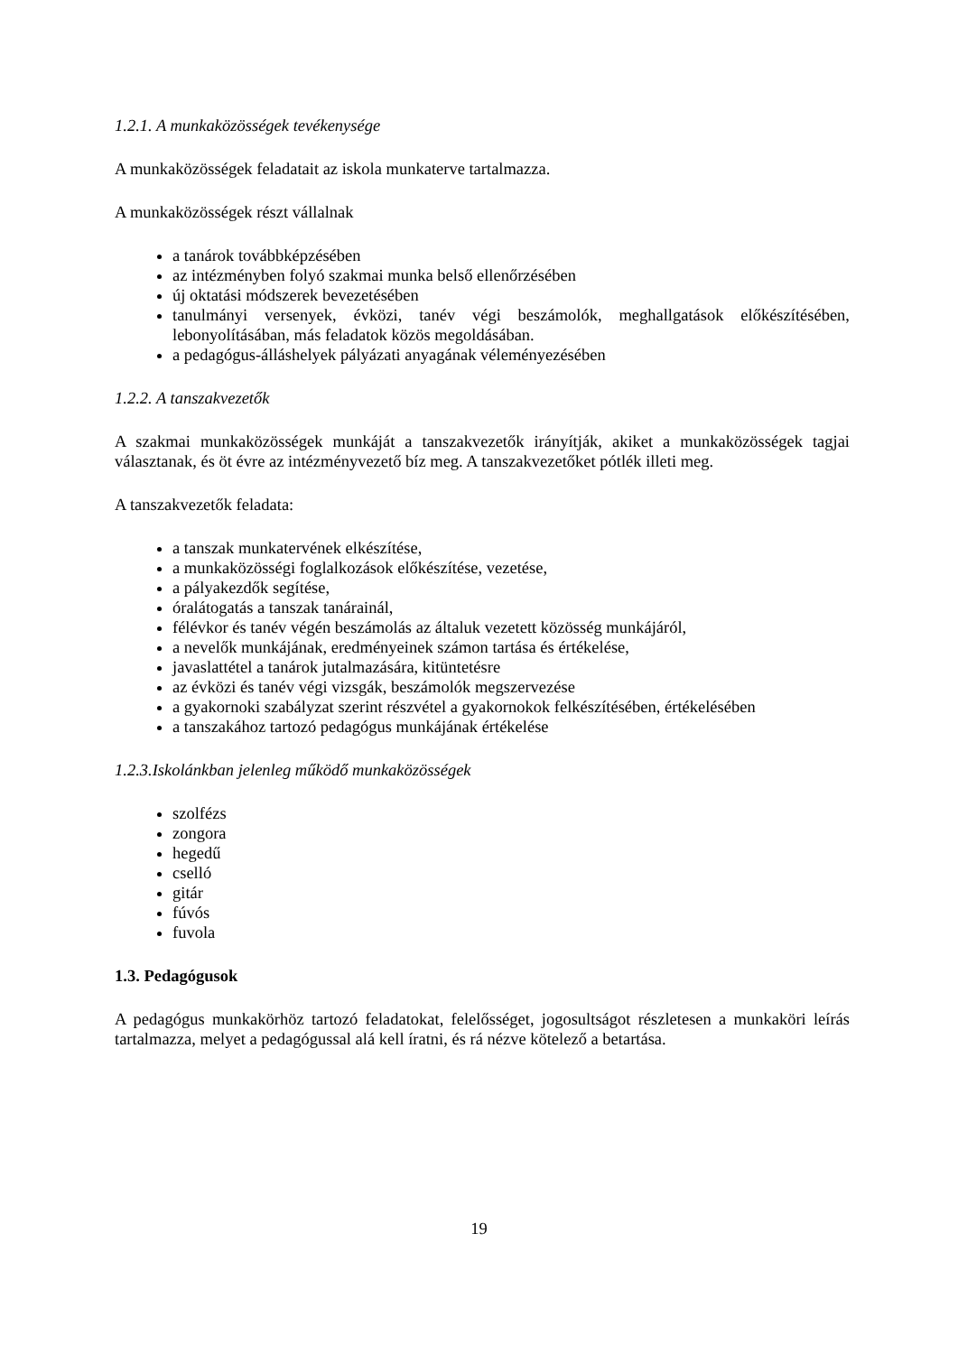1.2.1. A munkaközösségek tevékenysége
A munkaközösségek feladatait az iskola munkaterve tartalmazza.
A munkaközösségek részt vállalnak
a tanárok továbbképzésében
az intézményben folyó szakmai munka belső ellenőrzésében
új oktatási módszerek bevezetésében
tanulmányi versenyek, évközi, tanév végi beszámolók, meghallgatások előkészítésében, lebonyolításában, más feladatok közös megoldásában.
a pedagógus-álláshelyek pályázati anyagának véleményezésében
1.2.2. A tanszakvezetők
A szakmai munkaközösségek munkáját a tanszakvezetők irányítják, akiket a munkaközösségek tagjai választanak, és öt évre az intézményvezető bíz meg. A tanszakvezetőket pótlék illeti meg.
A tanszakvezetők feladata:
a tanszak munkatervének elkészítése,
a munkaközösségi foglalkozások előkészítése, vezetése,
a pályakezdők segítése,
óralátogatás a tanszak tanárainál,
félévkor és tanév végén beszámolás az általuk vezetett közösség munkájáról,
a nevelők munkájának, eredményeinek számon tartása és értékelése,
javaslattétel a tanárok jutalmazására, kitüntetésre
az évközi és tanév végi vizsgák, beszámolók megszervezése
a gyakornoki szabályzat szerint részvétel a gyakornokok felkészítésében, értékelésében
a tanszakához tartozó pedagógus munkájának értékelése
1.2.3.Iskolánkban jelenleg működő munkaközösségek
szolfézs
zongora
hegedű
cselló
gitár
fúvós
fuvola
1.3. Pedagógusok
A pedagógus munkakörhöz tartozó feladatokat, felelősséget, jogosultságot részletesen a munkaköri leírás tartalmazza, melyet a pedagógussal alá kell íratni, és rá nézve kötelező a betartása.
19